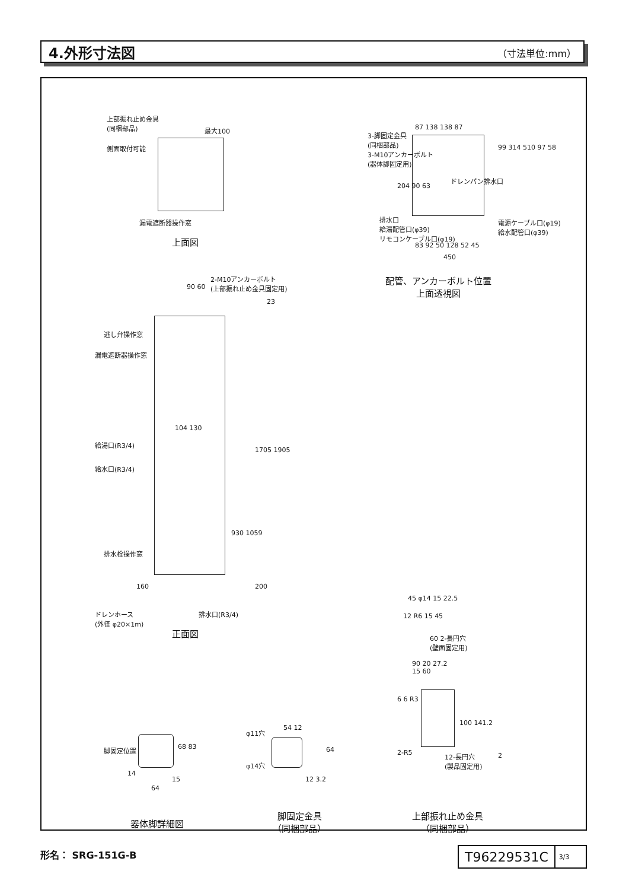4.外形寸法図
（寸法単位:mm）
上部振れ止め金具
(同梱部品)
最大100
側面取付可能
漏電遮断器操作窓
上面図
87 138 138 87
3-脚固定金具
(同梱部品)
3-M10アンカーボルト
(器体脚固定用)
ドレンパン排水口
排水口
給湯配管口(φ39)
リモコンケーブル口(φ19)
電源ケーブル口(φ19)
給水配管口(φ39)
83 92 50 128 52 45
450
99 314 510 97 58
204 90 63
配管、アンカーボルト位置
上面透視図
2-M10アンカーボルト
(上部振れ止め金具固定用)
90 60
23
逃し弁操作窓
漏電遮断器操作窓
104 130
給湯口(R3/4)
給水口(R3/4)
1705 1905
930 1059
排水栓操作窓
160 200
ドレンホース
(外径 φ20×1m)
排水口(R3/4)
正面図
脚固定位置 68 83
14
15
64
器体脚詳細図
φ11穴
54 12
64
φ14穴
12 3.2
脚固定金具
（同梱部品）
45 φ14 15 22.5
12 R6 15 45
60 2-長円穴
(壁面固定用)
90 20 27.2
15 60
6 6 R3
100 141.2
2-R5
12-長円穴
(製品固定用)
2
上部振れ止め金具
（同梱部品）
形名： SRG-151G-B
T96229531C
3/3